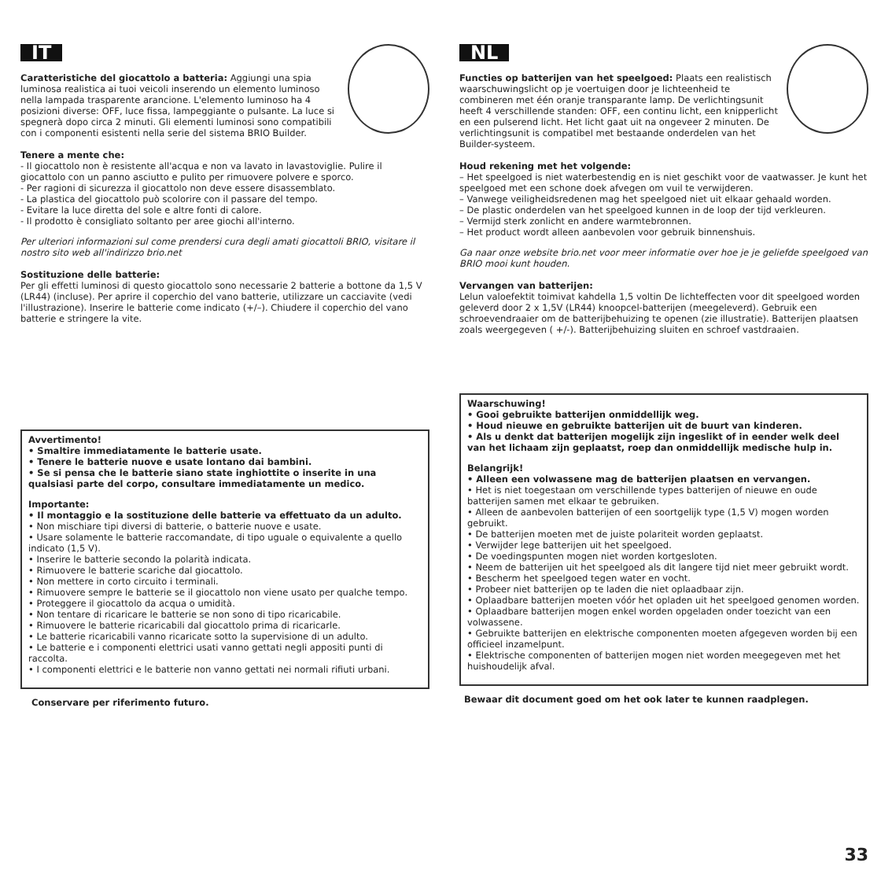IT
Caratteristiche del giocattolo a batteria: Aggiungi una spia luminosa realistica ai tuoi veicoli inserendo un elemento luminoso nella lampada trasparente arancione. L'elemento luminoso ha 4 posizioni diverse: OFF, luce fissa, lampeggiante o pulsante. La luce si spegnerà dopo circa 2 minuti. Gli elementi luminosi sono compatibili con i componenti esistenti nella serie del sistema BRIO Builder.
Tenere a mente che:
- Il giocattolo non è resistente all'acqua e non va lavato in lavastoviglie. Pulire il giocattolo con un panno asciutto e pulito per rimuovere polvere e sporco.
- Per ragioni di sicurezza il giocattolo non deve essere disassemblato.
- La plastica del giocattolo può scolorire con il passare del tempo.
- Evitare la luce diretta del sole e altre fonti di calore.
- Il prodotto è consigliato soltanto per aree giochi all'interno.
Per ulteriori informazioni sul come prendersi cura degli amati giocattoli BRIO, visitare il nostro sito web all'indirizzo brio.net
Sostituzione delle batterie:
Per gli effetti luminosi di questo giocattolo sono necessarie 2 batterie a bottone da 1,5 V (LR44) (incluse). Per aprire il coperchio del vano batterie, utilizzare un cacciavite (vedi l'illustrazione). Inserire le batterie come indicato (+/–). Chiudere il coperchio del vano batterie e stringere la vite.
Avvertimento!
• Smaltire immediatamente le batterie usate.
• Tenere le batterie nuove e usate lontano dai bambini.
• Se si pensa che le batterie siano state inghiottite o inserite in una qualsiasi parte del corpo, consultare immediatamente un medico.
Importante:
• Il montaggio e la sostituzione delle batterie va effettuato da un adulto.
• Non mischiare tipi diversi di batterie, o batterie nuove e usate.
• Usare solamente le batterie raccomandate, di tipo uguale o equivalente a quello indicato (1,5 V).
• Inserire le batterie secondo la polarità indicata.
• Rimuovere le batterie scariche dal giocattolo.
• Non mettere in corto circuito i terminali.
• Rimuovere sempre le batterie se il giocattolo non viene usato per qualche tempo.
• Proteggere il giocattolo da acqua o umidità.
• Non tentare di ricaricare le batterie se non sono di tipo ricaricabile.
• Rimuovere le batterie ricaricabili dal giocattolo prima di ricaricarle.
• Le batterie ricaricabili vanno ricaricate sotto la supervisione di un adulto.
• Le batterie e i componenti elettrici usati vanno gettati negli appositi punti di raccolta.
• I componenti elettrici e le batterie non vanno gettati nei normali rifiuti urbani.
Conservare per riferimento futuro.
NL
Functies op batterijen van het speelgoed: Plaats een realistisch waarschuwingslicht op je voertuigen door je lichteenheid te combineren met één oranje transparante lamp. De verlichtingsunit heeft 4 verschillende standen: OFF, een continu licht, een knipperlicht en een pulserend licht. Het licht gaat uit na ongeveer 2 minuten. De verlichtingsunit is compatibel met bestaande onderdelen van het Builder-systeem.
Houd rekening met het volgende:
– Het speelgoed is niet waterbestendig en is niet geschikt voor de vaatwasser. Je kunt het speelgoed met een schone doek afvegen om vuil te verwijderen.
– Vanwege veiligheidsredenen mag het speelgoed niet uit elkaar gehaald worden.
– De plastic onderdelen van het speelgoed kunnen in de loop der tijd verkleuren.
– Vermijd sterk zonlicht en andere warmtebronnen.
– Het product wordt alleen aanbevolen voor gebruik binnenshuis.
Ga naar onze website brio.net voor meer informatie over hoe je je geliefde speelgoed van BRIO mooi kunt houden.
Vervangen van batterijen:
Lelun valoefektit toimivat kahdella 1,5 voltin De lichteffecten voor dit speelgoed worden geleverd door 2 x 1,5V (LR44) knoopcel-batterijen (meegeleverd). Gebruik een schroevendraaier om de batterijbehuizing te openen (zie illustratie). Batterijen plaatsen zoals weergegeven ( +/-). Batterijbehuizing sluiten en schroef vastdraaien.
Waarschuwing!
• Gooi gebruikte batterijen onmiddellijk weg.
• Houd nieuwe en gebruikte batterijen uit de buurt van kinderen.
• Als u denkt dat batterijen mogelijk zijn ingeslikt of in eender welk deel van het lichaam zijn geplaatst, roep dan onmiddellijk medische hulp in.
Belangrijk!
• Alleen een volwassene mag de batterijen plaatsen en vervangen.
• Het is niet toegestaan om verschillende types batterijen of nieuwe en oude batterijen samen met elkaar te gebruiken.
• Alleen de aanbevolen batterijen of een soortgelijk type (1,5 V) mogen worden gebruikt.
• De batterijen moeten met de juiste polariteit worden geplaatst.
• Verwijder lege batterijen uit het speelgoed.
• De voedingspunten mogen niet worden kortgesloten.
• Neem de batterijen uit het speelgoed als dit langere tijd niet meer gebruikt wordt.
• Bescherm het speelgoed tegen water en vocht.
• Probeer niet batterijen op te laden die niet oplaadbaar zijn.
• Oplaadbare batterijen moeten vóór het opladen uit het speelgoed genomen worden.
• Oplaadbare batterijen mogen enkel worden opgeladen onder toezicht van een volwassene.
• Gebruikte batterijen en elektrische componenten moeten afgegeven worden bij een officieel inzamelpunt.
• Elektrische componenten of batterijen mogen niet worden meegegeven met het huishoudelijk afval.
Bewaar dit document goed om het ook later te kunnen raadplegen.
33